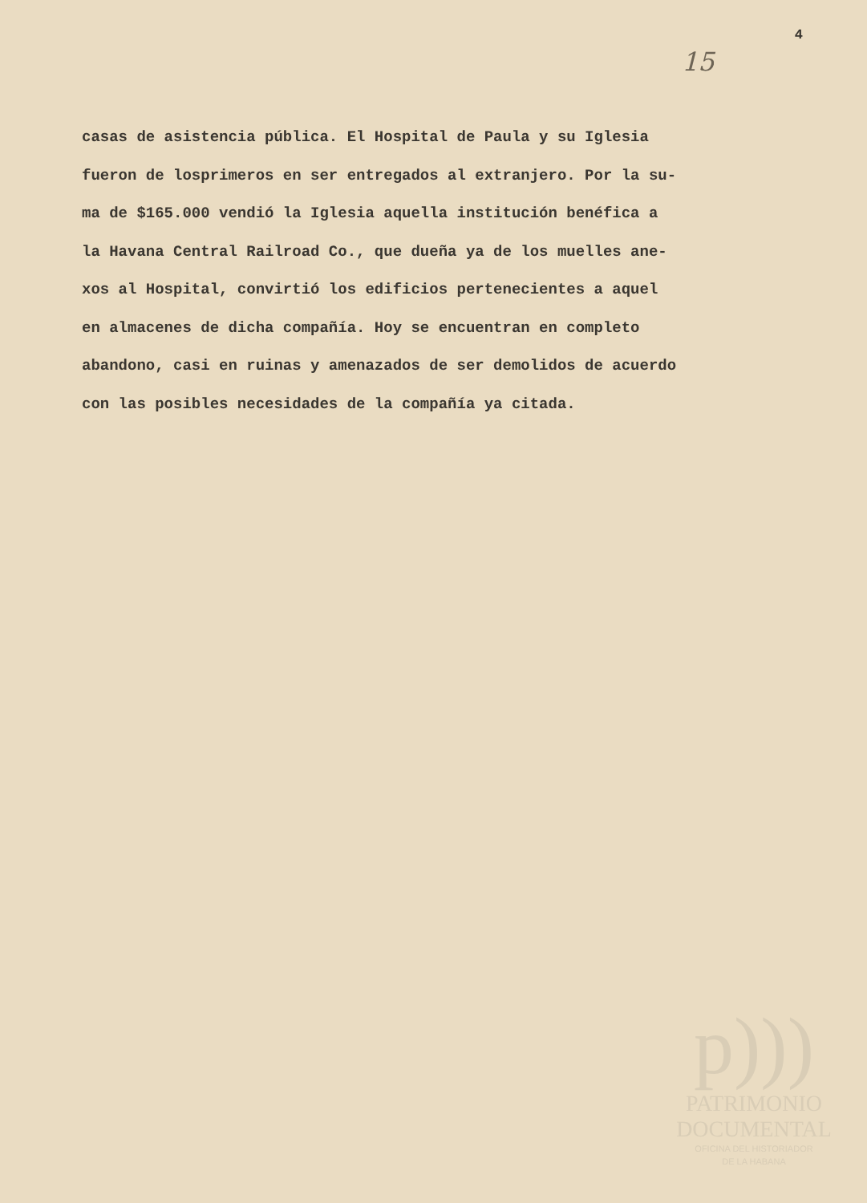4
15
casas de asistencia pública. El Hospital de Paula y su Iglesia
fueron de losprimeros en ser entregados al extranjero. Por la su-
ma de $165.000 vendió la Iglesia aquella institución benéfica a
la Havana Central Railroad Co., que dueña ya de los muelles ane-
xos al Hospital, convirtió los edificios pertenecientes a aquel
en almacenes de dicha compañía. Hoy se encuentran en completo
abandono, casi en ruinas y amenazados de ser demolidos de acuerdo
con las posibles necesidades de la compañía ya citada.
p)))
PATRIMONIO
DOCUMENTAL
OFICINA DEL HISTORIADOR
DE LA HABANA